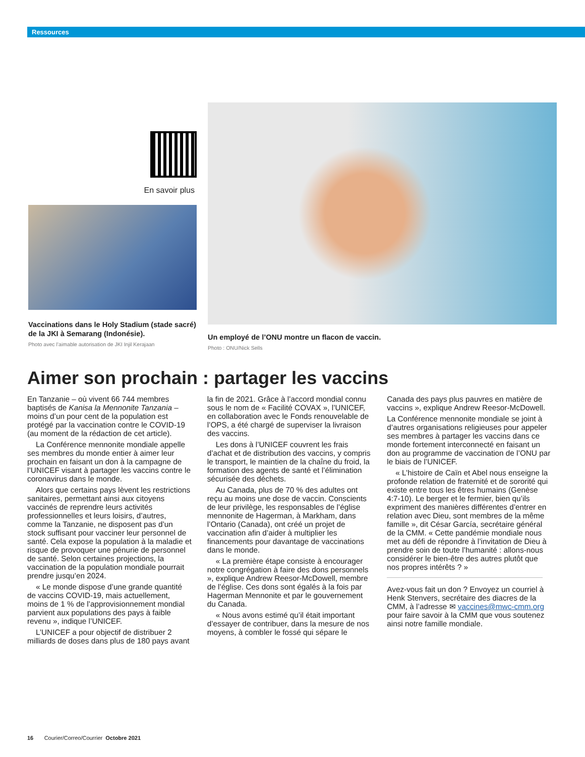Ressources
En savoir plus
Vaccinations dans le Holy Stadium (stade sacré) de la JKI à Semarang (Indonésie).
Photo avec l’aimable autorisation de JKI Injil Kerajaan
Un employé de l’ONU montre un flacon de vaccin.
Photo : ONU/Nick Sells
Aimer son prochain : partager les vaccins
En Tanzanie – où vivent 66 744 membres baptisés de Kanisa la Mennonite Tanzania – moins d’un pour cent de la population est protégé par la vaccination contre le COVID-19 (au moment de la rédaction de cet article).
La Conférence mennonite mondiale appelle ses membres du monde entier à aimer leur prochain en faisant un don à la campagne de l’UNICEF visant à partager les vaccins contre le coronavirus dans le monde.
Alors que certains pays lèvent les restrictions sanitaires, permettant ainsi aux citoyens vaccinés de reprendre leurs activités professionnelles et leurs loisirs, d’autres, comme la Tanzanie, ne disposent pas d’un stock suffisant pour vacciner leur personnel de santé. Cela expose la population à la maladie et risque de provoquer une pénurie de personnel de santé. Selon certaines projections, la vaccination de la population mondiale pourrait prendre jusqu’en 2024.
« Le monde dispose d’une grande quantité de vaccins COVID-19, mais actuellement, moins de 1 % de l’approvisionnement mondial parvient aux populations des pays à faible revenu », indique l’UNICEF.
L’UNICEF a pour objectif de distribuer 2 milliards de doses dans plus de 180 pays avant la fin de 2021. Grâce à l’accord mondial connu sous le nom de « Facilité COVAX », l’UNICEF, en collaboration avec le Fonds renouvelable de l’OPS, a été chargé de superviser la livraison des vaccins.
Les dons à l’UNICEF couvrent les frais d’achat et de distribution des vaccins, y compris le transport, le maintien de la chaîne du froid, la formation des agents de santé et l’élimination sécurisée des déchets.
Au Canada, plus de 70 % des adultes ont reçu au moins une dose de vaccin. Conscients de leur privilège, les responsables de l’église mennonite de Hagerman, à Markham, dans l’Ontario (Canada), ont créé un projet de vaccination afin d’aider à multiplier les financements pour davantage de vaccinations dans le monde.
« La première étape consiste à encourager notre congrégation à faire des dons personnels », explique Andrew Reesor-McDowell, membre de l’église. Ces dons sont égalés à la fois par Hagerman Mennonite et par le gouvernement du Canada.
« Nous avons estimé qu’il était important d’essayer de contribuer, dans la mesure de nos moyens, à combler le fossé qui sépare le Canada des pays plus pauvres en matière de vaccins », explique Andrew Reesor-McDowell.
La Conférence mennonite mondiale se joint à d’autres organisations religieuses pour appeler ses membres à partager les vaccins dans ce monde fortement interconnecté en faisant un don au programme de vaccination de l’ONU par le biais de l’UNICEF.
« L’histoire de Caïn et Abel nous enseigne la profonde relation de fraternité et de sororité qui existe entre tous les êtres humains (Genèse 4:7-10). Le berger et le fermier, bien qu’ils expriment des manières différentes d’entrer en relation avec Dieu, sont membres de la même famille », dit César García, secrétaire général de la CMM. « Cette pandémie mondiale nous met au défi de répondre à l’invitation de Dieu à prendre soin de toute l’humanité : allons-nous considérer le bien-être des autres plutôt que nos propres intérêts ? »
Avez-vous fait un don ? Envoyez un courriel à Henk Stenvers, secrétaire des diacres de la CMM, à l’adresse ✉ vaccines@mwc-cmm.org pour faire savoir à la CMM que vous soutenez ainsi notre famille mondiale.
16 Courier/Correo/Courrier Octobre 2021